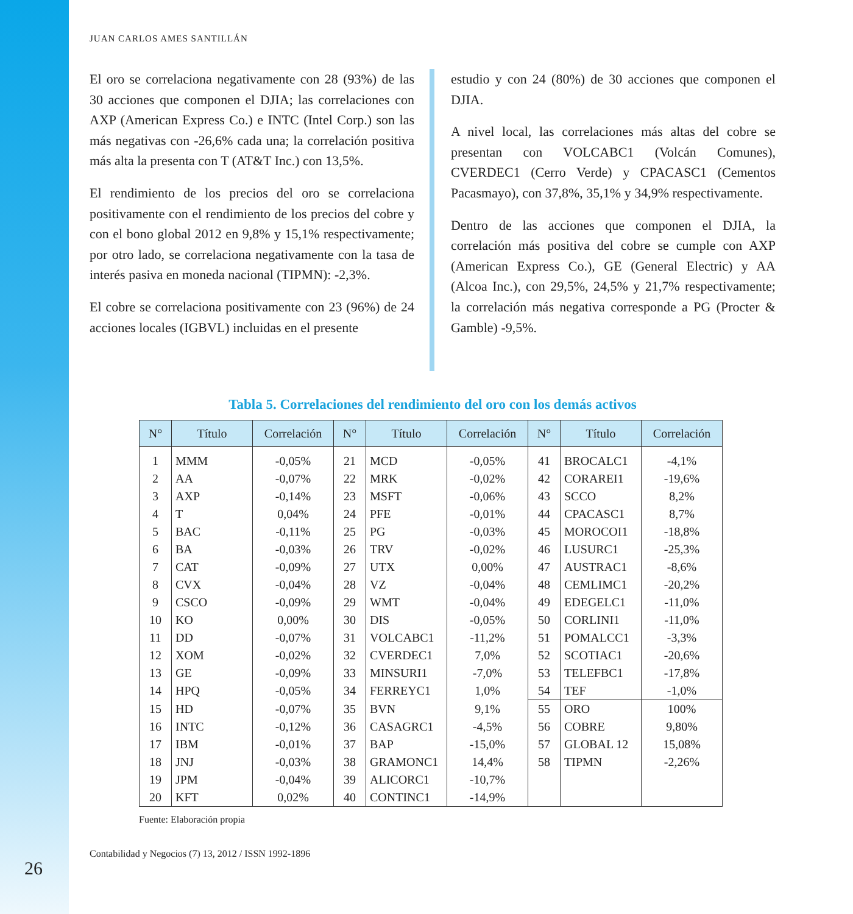JUAN CARLOS AMES SANTILLÁN
El oro se correlaciona negativamente con 28 (93%) de las 30 acciones que componen el DJIA; las correlaciones con AXP (American Express Co.) e INTC (Intel Corp.) son las más negativas con -26,6% cada una; la correlación positiva más alta la presenta con T (AT&T Inc.) con 13,5%.
El rendimiento de los precios del oro se correlaciona positivamente con el rendimiento de los precios del cobre y con el bono global 2012 en 9,8% y 15,1% respectivamente; por otro lado, se correlaciona negativamente con la tasa de interés pasiva en moneda nacional (TIPMN): -2,3%.
El cobre se correlaciona positivamente con 23 (96%) de 24 acciones locales (IGBVL) incluidas en el presente
estudio y con 24 (80%) de 30 acciones que componen el DJIA.
A nivel local, las correlaciones más altas del cobre se presentan con VOLCABC1 (Volcán Comunes), CVERDEC1 (Cerro Verde) y CPACASC1 (Cementos Pacasmayo), con 37,8%, 35,1% y 34,9% respectivamente.
Dentro de las acciones que componen el DJIA, la correlación más positiva del cobre se cumple con AXP (American Express Co.), GE (General Electric) y AA (Alcoa Inc.), con 29,5%, 24,5% y 21,7% respectivamente; la correlación más negativa corresponde a PG (Procter & Gamble) -9,5%.
Tabla 5. Correlaciones del rendimiento del oro con los demás activos
| N° | Título | Correlación | N° | Título | Correlación | N° | Título | Correlación |
| --- | --- | --- | --- | --- | --- | --- | --- | --- |
| 1 | MMM | -0,05% | 21 | MCD | -0,05% | 41 | BROCALC1 | -4,1% |
| 2 | AA | -0,07% | 22 | MRK | -0,02% | 42 | CORAREI1 | -19,6% |
| 3 | AXP | -0,14% | 23 | MSFT | -0,06% | 43 | SCCO | 8,2% |
| 4 | T | 0,04% | 24 | PFE | -0,01% | 44 | CPACASC1 | 8,7% |
| 5 | BAC | -0,11% | 25 | PG | -0,03% | 45 | MOROCOI1 | -18,8% |
| 6 | BA | -0,03% | 26 | TRV | -0,02% | 46 | LUSURC1 | -25,3% |
| 7 | CAT | -0,09% | 27 | UTX | 0,00% | 47 | AUSTRAC1 | -8,6% |
| 8 | CVX | -0,04% | 28 | VZ | -0,04% | 48 | CEMLIMC1 | -20,2% |
| 9 | CSCO | -0,09% | 29 | WMT | -0,04% | 49 | EDEGELC1 | -11,0% |
| 10 | KO | 0,00% | 30 | DIS | -0,05% | 50 | CORLINI1 | -11,0% |
| 11 | DD | -0,07% | 31 | VOLCABC1 | -11,2% | 51 | POMALCC1 | -3,3% |
| 12 | XOM | -0,02% | 32 | CVERDEC1 | 7,0% | 52 | SCOTIAC1 | -20,6% |
| 13 | GE | -0,09% | 33 | MINSURI1 | -7,0% | 53 | TELEFBC1 | -17,8% |
| 14 | HPQ | -0,05% | 34 | FERREYC1 | 1,0% | 54 | TEF | -1,0% |
| 15 | HD | -0,07% | 35 | BVN | 9,1% | 55 | ORO | 100% |
| 16 | INTC | -0,12% | 36 | CASAGRC1 | -4,5% | 56 | COBRE | 9,80% |
| 17 | IBM | -0,01% | 37 | BAP | -15,0% | 57 | GLOBAL 12 | 15,08% |
| 18 | JNJ | -0,03% | 38 | GRAMONC1 | 14,4% | 58 | TIPMN | -2,26% |
| 19 | JPM | -0,04% | 39 | ALICORC1 | -10,7% | | | |
| 20 | KFT | 0,02% | 40 | CONTINC1 | -14,9% | | | |
Fuente: Elaboración propia
Contabilidad y Negocios (7) 13, 2012 / ISSN 1992-1896
26